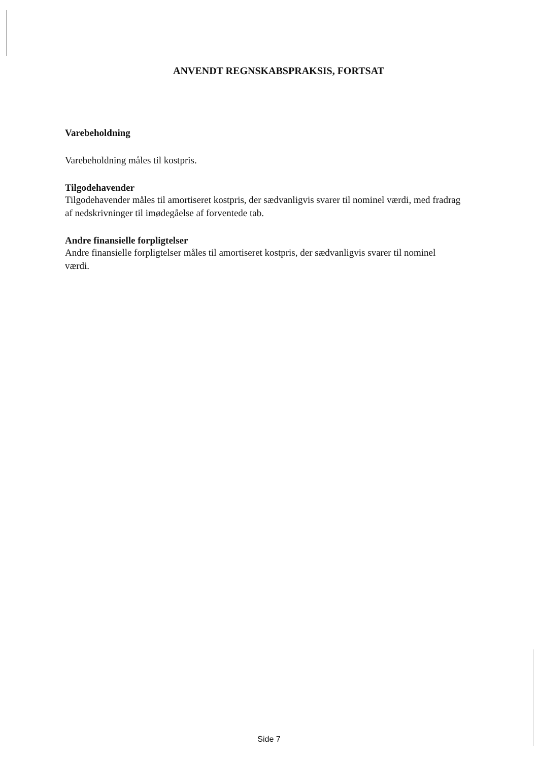ANVENDT REGNSKABSPRAKSIS, FORTSAT
Varebeholdning
Varebeholdning måles til kostpris.
Tilgodehavender
Tilgodehavender måles til amortiseret kostpris, der sædvanligvis svarer til nominel værdi, med fradrag af nedskrivninger til imødegåelse af forventede tab.
Andre finansielle forpligtelser
Andre finansielle forpligtelser måles til amortiseret kostpris, der sædvanligvis svarer til nominel værdi.
Side 7